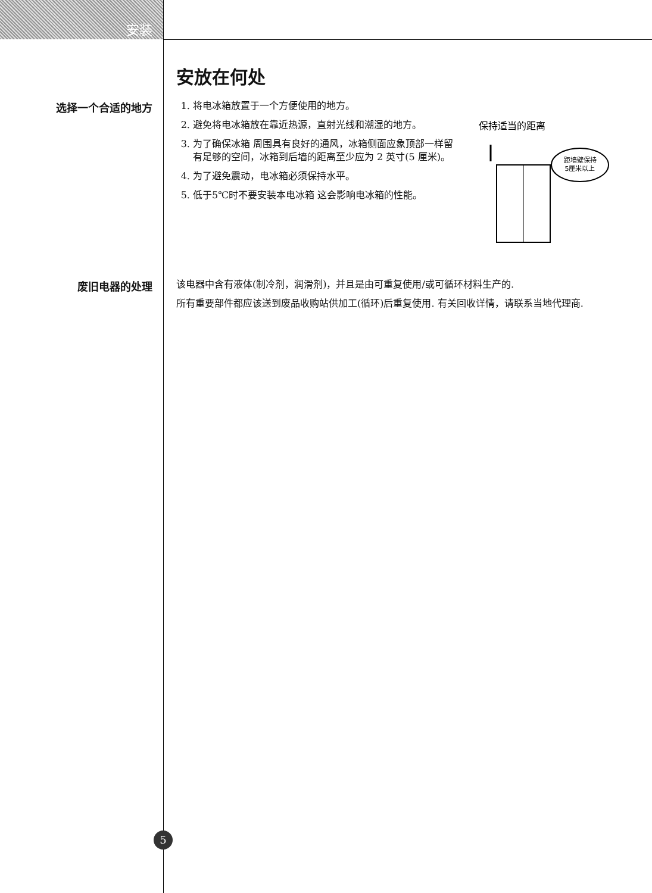安装
安放在何处
选择一个合适的地方
1. 将电冰箱放置于一个方便使用的地方。
2. 避免将电冰箱放在靠近热源，直射光线和潮湿的地方。
3. 为了确保冰箱 周围具有良好的通风，冰箱侧面应象顶部一样留有足够的空间，冰箱到后墙的距离至少应为 2 英寸(5 厘米)。
4. 为了避免震动，电冰箱必须保持水平。
5. 低于5℃时不要安装本电冰箱 这会影响电冰箱的性能。
保持适当的距离
距墙壁保持
5厘米以上
废旧电器的处理
该电器中含有液体(制冷剂，润滑剂)，并且是由可重复使用/或可循环材料生产的.
所有重要部件都应该送到废品收购站供加工(循环)后重复使用. 有关回收详情，请联系当地代理商.
5